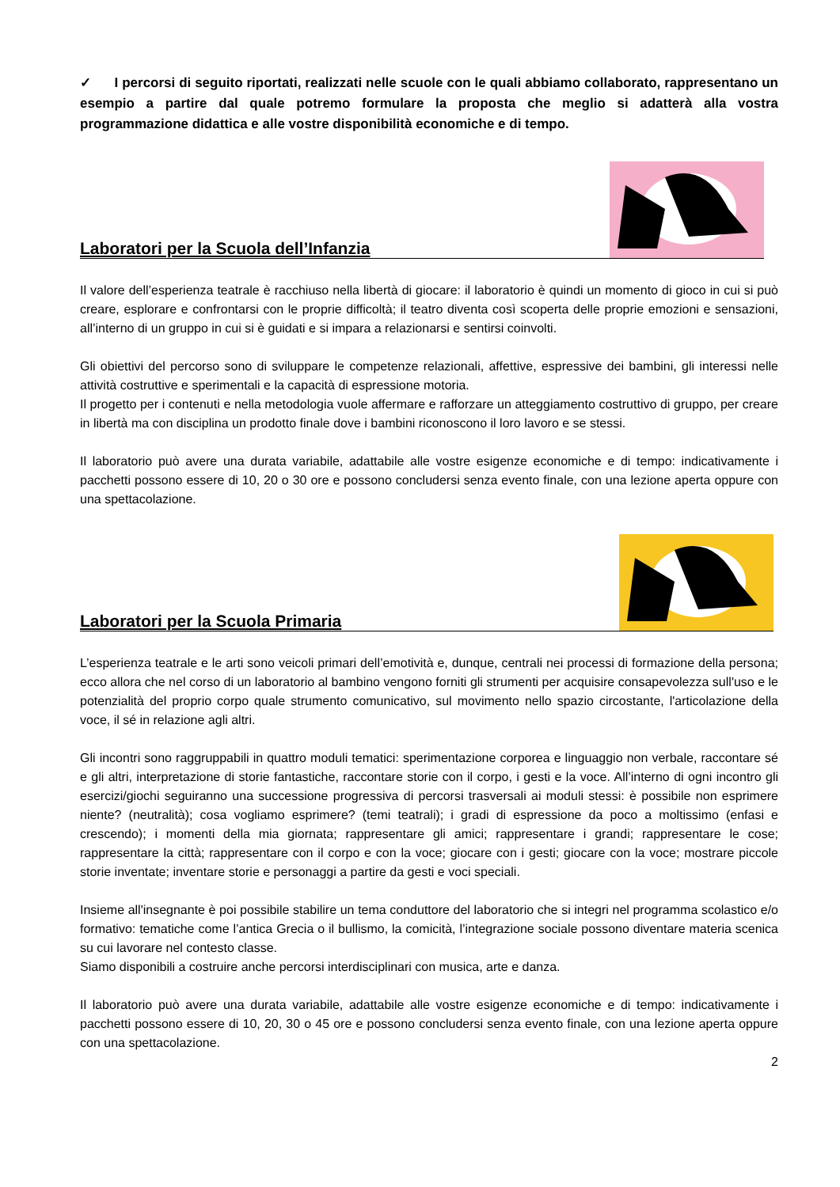✓ I percorsi di seguito riportati, realizzati nelle scuole con le quali abbiamo collaborato, rappresentano un esempio a partire dal quale potremo formulare la proposta che meglio si adatterà alla vostra programmazione didattica e alle vostre disponibilità economiche e di tempo.
Laboratori per la Scuola dell’Infanzia
Il valore dell’esperienza teatrale è racchiuso nella libertà di giocare: il laboratorio è quindi un momento di gioco in cui si può creare, esplorare e confrontarsi con le proprie difficoltà; il teatro diventa così scoperta delle proprie emozioni e sensazioni, all’interno di un gruppo in cui si è guidati e si impara a relazionarsi e sentirsi coinvolti.
Gli obiettivi del percorso sono di sviluppare le competenze relazionali, affettive, espressive dei bambini, gli interessi nelle attività costruttive e sperimentali e la capacità di espressione motoria.
Il progetto per i contenuti e nella metodologia vuole affermare e rafforzare un atteggiamento costruttivo di gruppo, per creare in libertà ma con disciplina un prodotto finale dove i bambini riconoscono il loro lavoro e se stessi.
Il laboratorio può avere una durata variabile, adattabile alle vostre esigenze economiche e di tempo: indicativamente i pacchetti possono essere di 10, 20 o 30 ore e possono concludersi senza evento finale, con una lezione aperta oppure con una spettacolazione.
Laboratori per la Scuola Primaria
L’esperienza teatrale e le arti sono veicoli primari dell’emotività e, dunque, centrali nei processi di formazione della persona; ecco allora che nel corso di un laboratorio al bambino vengono forniti gli strumenti per acquisire consapevolezza sull'uso e le potenzialità del proprio corpo quale strumento comunicativo, sul movimento nello spazio circostante, l'articolazione della voce, il sé in relazione agli altri.
Gli incontri sono raggruppabili in quattro moduli tematici: sperimentazione corporea e linguaggio non verbale, raccontare sé e gli altri, interpretazione di storie fantastiche, raccontare storie con il corpo, i gesti e la voce. All’interno di ogni incontro gli esercizi/giochi seguiranno una successione progressiva di percorsi trasversali ai moduli stessi: è possibile non esprimere niente? (neutralità); cosa vogliamo esprimere? (temi teatrali); i gradi di espressione da poco a moltissimo (enfasi e crescendo); i momenti della mia giornata; rappresentare gli amici; rappresentare i grandi; rappresentare le cose; rappresentare la città; rappresentare con il corpo e con la voce; giocare con i gesti; giocare con la voce; mostrare piccole storie inventate; inventare storie e personaggi a partire da gesti e voci speciali.
Insieme all'insegnante è poi possibile stabilire un tema conduttore del laboratorio che si integri nel programma scolastico e/o formativo: tematiche come l’antica Grecia o il bullismo, la comicità, l’integrazione sociale possono diventare materia scenica su cui lavorare nel contesto classe.
Siamo disponibili a costruire anche percorsi interdisciplinari con musica, arte e danza.
Il laboratorio può avere una durata variabile, adattabile alle vostre esigenze economiche e di tempo: indicativamente i pacchetti possono essere di 10, 20, 30 o 45 ore e possono concludersi senza evento finale, con una lezione aperta oppure con una spettacolazione.
2